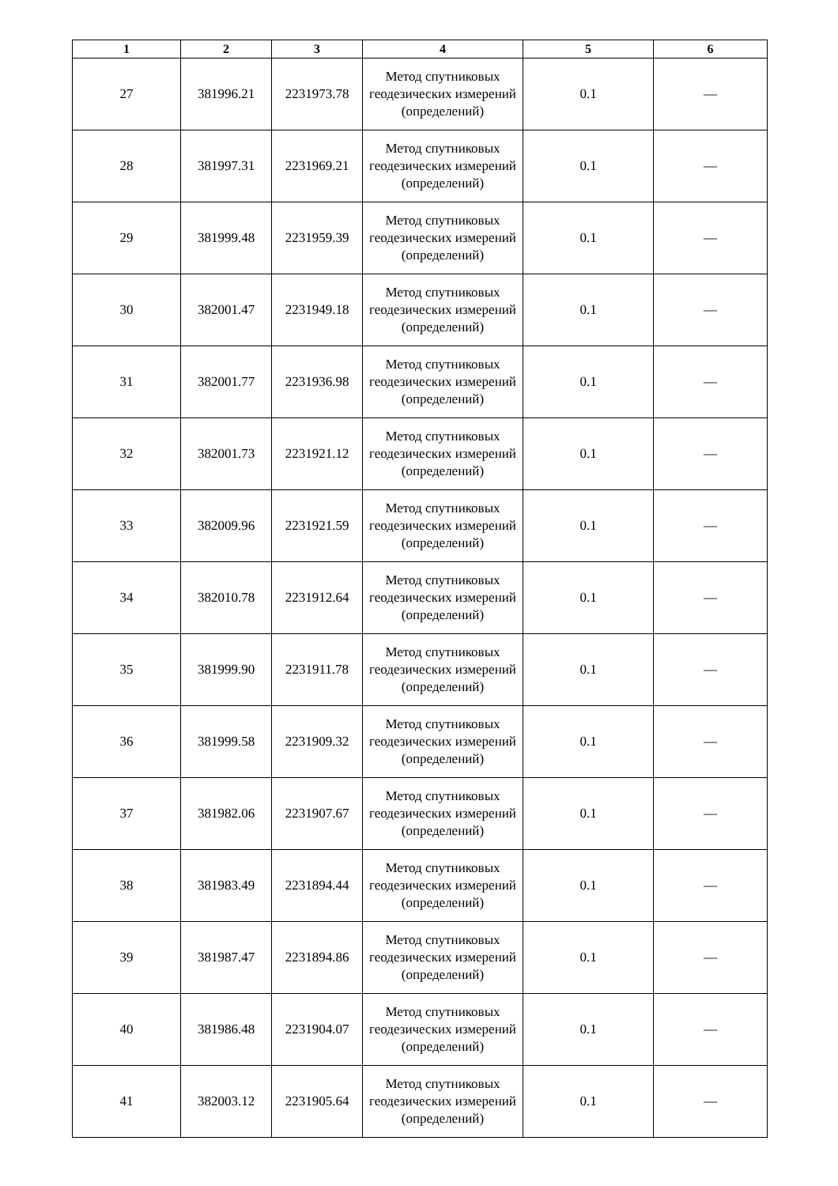| 1 | 2 | 3 | 4 | 5 | 6 |
| --- | --- | --- | --- | --- | --- |
| 27 | 381996.21 | 2231973.78 | Метод спутниковых геодезических измерений (определений) | 0.1 | — |
| 28 | 381997.31 | 2231969.21 | Метод спутниковых геодезических измерений (определений) | 0.1 | — |
| 29 | 381999.48 | 2231959.39 | Метод спутниковых геодезических измерений (определений) | 0.1 | — |
| 30 | 382001.47 | 2231949.18 | Метод спутниковых геодезических измерений (определений) | 0.1 | — |
| 31 | 382001.77 | 2231936.98 | Метод спутниковых геодезических измерений (определений) | 0.1 | — |
| 32 | 382001.73 | 2231921.12 | Метод спутниковых геодезических измерений (определений) | 0.1 | — |
| 33 | 382009.96 | 2231921.59 | Метод спутниковых геодезических измерений (определений) | 0.1 | — |
| 34 | 382010.78 | 2231912.64 | Метод спутниковых геодезических измерений (определений) | 0.1 | — |
| 35 | 381999.90 | 2231911.78 | Метод спутниковых геодезических измерений (определений) | 0.1 | — |
| 36 | 381999.58 | 2231909.32 | Метод спутниковых геодезических измерений (определений) | 0.1 | — |
| 37 | 381982.06 | 2231907.67 | Метод спутниковых геодезических измерений (определений) | 0.1 | — |
| 38 | 381983.49 | 2231894.44 | Метод спутниковых геодезических измерений (определений) | 0.1 | — |
| 39 | 381987.47 | 2231894.86 | Метод спутниковых геодезических измерений (определений) | 0.1 | — |
| 40 | 381986.48 | 2231904.07 | Метод спутниковых геодезических измерений (определений) | 0.1 | — |
| 41 | 382003.12 | 2231905.64 | Метод спутниковых геодезических измерений (определений) | 0.1 | — |